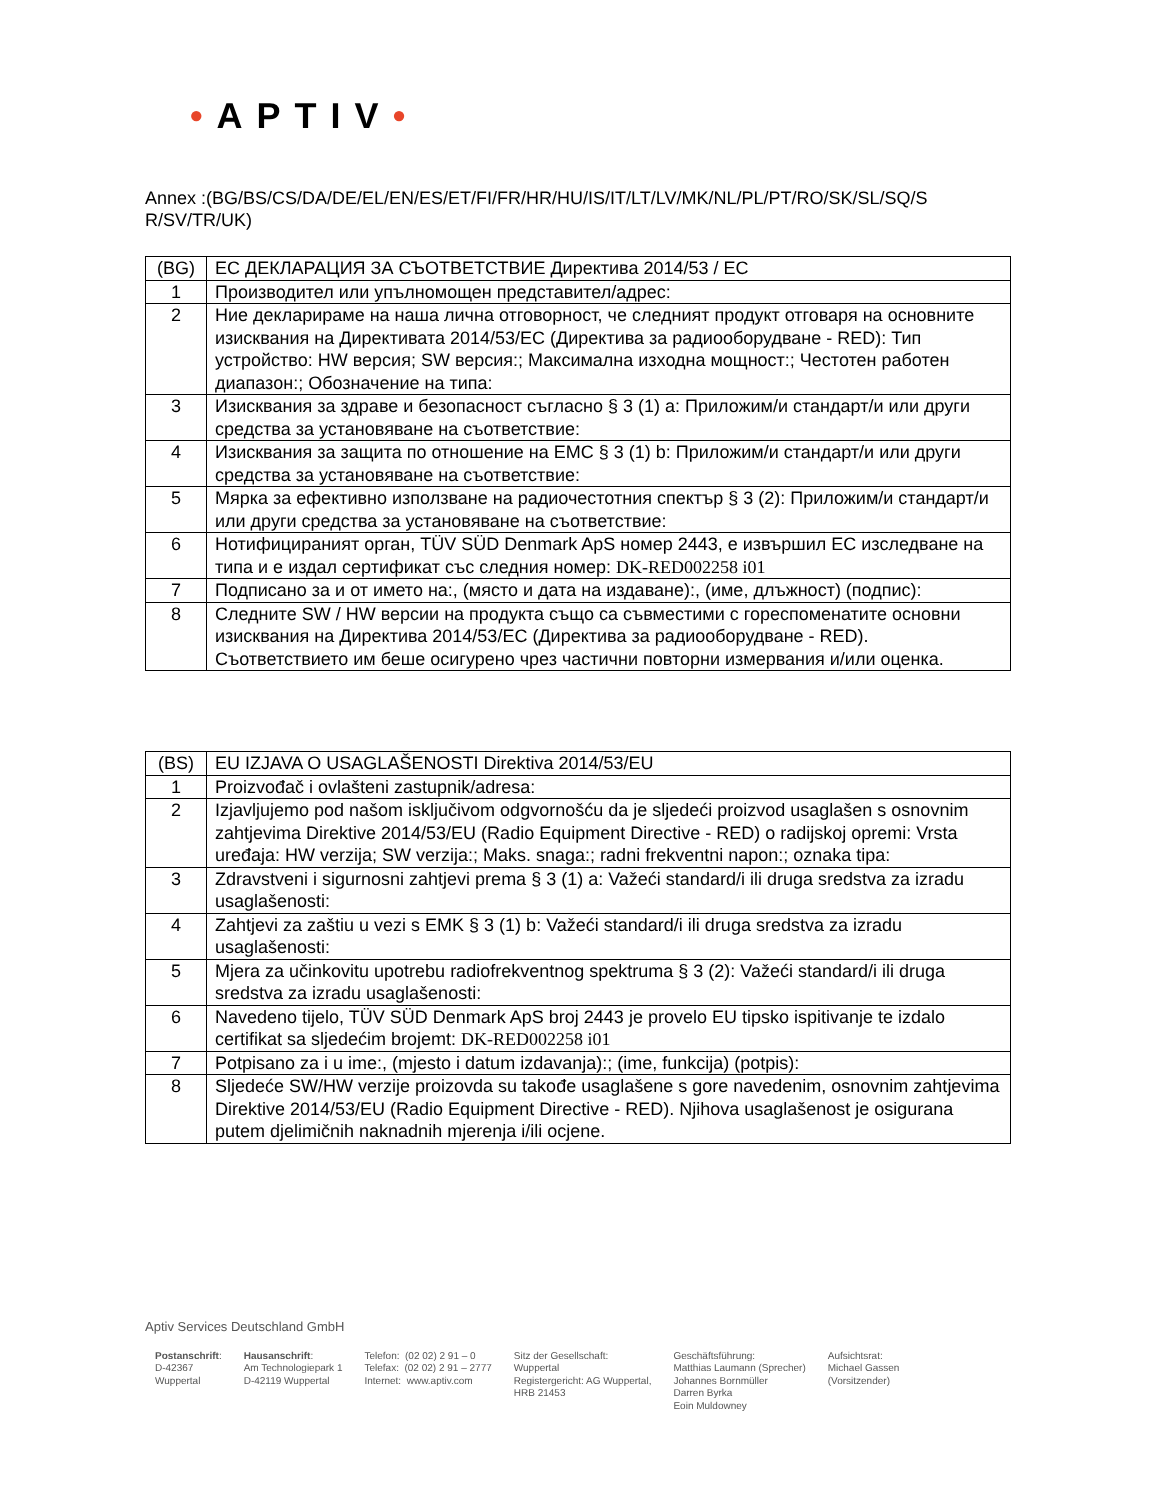•APTIV•
Annex :(BG/BS/CS/DA/DE/EL/EN/ES/ET/FI/FR/HR/HU/IS/IT/LT/LV/MK/NL/PL/PT/RO/SK/SL/SQ/S R/SV/TR/UK)
| (BG) | ЕС ДЕКЛАРАЦИЯ ЗА СЪОТВЕТСТВИЕ Директива 2014/53 / ЕС |
| 1 | Производител или упълномощен представител/адрес: |
| 2 | Ние декларираме на наша лична отговорност, че следният продукт отговаря на основните изисквания на Директивата 2014/53/ЕС (Директива за радиооборудване - RED): Тип устройство: HW версия; SW версия:; Максимална изходна мощност:; Честотен работен диапазон:; Обозначение на типа: |
| 3 | Изисквания за здраве и безопасност съгласно § 3 (1) a: Приложим/и стандарт/и или други средства за установяване на съответствие: |
| 4 | Изисквания за защита по отношение на EMC § 3 (1) b: Приложим/и стандарт/и или други средства за установяване на съответствие: |
| 5 | Мярка за ефективно използване на радиочестотния спектър § 3 (2): Приложим/и стандарт/и или други средства за установяване на съответствие: |
| 6 | Нотифицираният орган, TÜV SÜD Denmark ApS номер 2443, е извършил ЕС изследване на типа и е издал сертификат със следния номер: DK-RED002258 i01 |
| 7 | Подписано за и от името на:, (място и дата на издаване):, (име, длъжност) (подпис): |
| 8 | Следните SW / HW версии на продукта също са съвместими с гореспоменатите основни изисквания на Директива 2014/53/ЕС (Директива за радиооборудване - RED). Съответствието им беше осигурено чрез частични повторни измервания и/или оценка. |
| (BS) | EU IZJAVA O USAGLAŠENOSTI Direktiva 2014/53/EU |
| 1 | Proizvođač i ovlašteni zastupnik/adresa: |
| 2 | Izjavljujemo pod našom isključivom odgvornošću da je sljedeći proizvod usaglašen s osnovnim zahtjevima Direktive 2014/53/EU (Radio Equipment Directive - RED) o radijskoj opremi: Vrsta uređaja: HW verzija; SW verzija:; Maks. snaga:; radni frekventni napon:; oznaka tipa: |
| 3 | Zdravstveni i sigurnosni zahtjevi prema § 3 (1) a: Važeći standard/i ili druga sredstva za izradu usaglašenosti: |
| 4 | Zahtjevi za zaštiu u vezi s EMK § 3 (1) b: Važeći standard/i ili druga sredstva za izradu usaglašenosti: |
| 5 | Mjera za učinkovitu upotrebu radiofrekventnog spektruma § 3 (2): Važeći standard/i ili druga sredstva za izradu usaglašenosti: |
| 6 | Navedeno tijelo, TÜV SÜD Denmark ApS broj 2443 je provelo EU tipsko ispitivanje te izdalo certifikat sa sljedećim brojemt: DK-RED002258 i01 |
| 7 | Potpisano za i u ime:, (mjesto i datum izdavanja):; (ime, funkcija) (potpis): |
| 8 | Sljedeće SW/HW verzije proizovda su takođe usaglašene s gore navedenim, osnovnim zahtjevima Direktive 2014/53/EU (Radio Equipment Directive - RED). Njihova usaglašenost je osigurana putem djelimičnih naknadnih mjerenja i/ili ocjene. |
Aptiv Services Deutschland GmbH
Postanschrift:
D-42367
Wuppertal
Hausanschrift:
Am Technologiepark 1
D-42119 Wuppertal
Telefon: (02 02) 2 91 – 0
Telefax: (02 02) 2 91 – 2777
Internet: www.aptiv.com
Sitz der Gesellschaft:
Wuppertal
Registergericht: AG Wuppertal,
HRB 21453
Geschäftsführung:
Matthias Laumann (Sprecher)
Johannes Bornmüller
Darren Byrka
Eoin Muldowney
Aufsichtsrat:
Michael Gassen
(Vorsitzender)